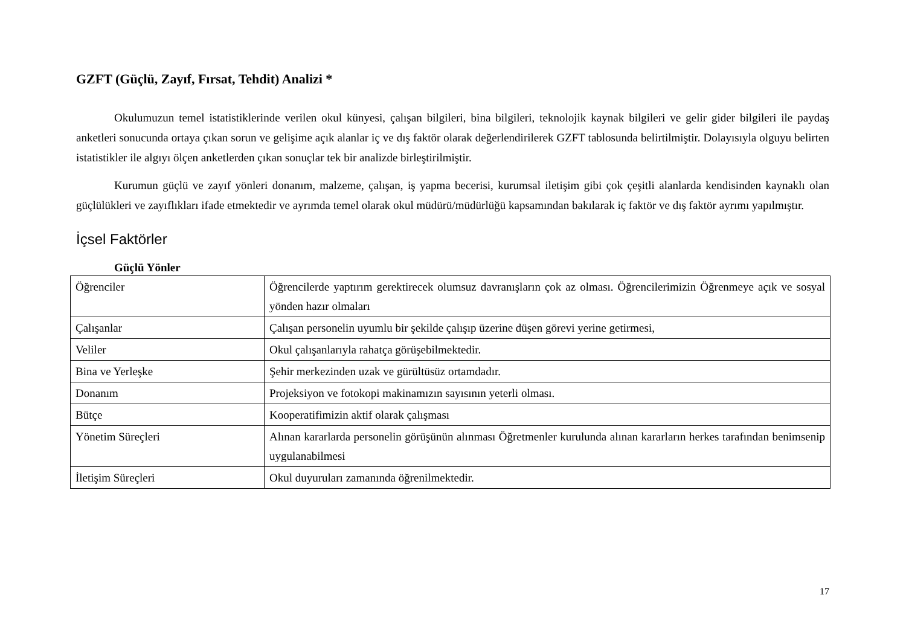GZFT (Güçlü, Zayıf, Fırsat, Tehdit) Analizi *
Okulumuzun temel istatistiklerinde verilen okul künyesi, çalışan bilgileri, bina bilgileri, teknolojik kaynak bilgileri ve gelir gider bilgileri ile paydaş anketleri sonucunda ortaya çıkan sorun ve gelişime açık alanlar iç ve dış faktör olarak değerlendirilerek GZFT tablosunda belirtilmiştir. Dolayısıyla olguyu belirten istatistikler ile algıyı ölçen anketlerden çıkan sonuçlar tek bir analizde birleştirilmiştir.
Kurumun güçlü ve zayıf yönleri donanım, malzeme, çalışan, iş yapma becerisi, kurumsal iletişim gibi çok çeşitli alanlarda kendisinden kaynaklı olan güçlülükleri ve zayıflıkları ifade etmektedir ve ayrımda temel olarak okul müdürü/müdürlüğü kapsamından bakılarak iç faktör ve dış faktör ayrımı yapılmıştır.
İçsel Faktörler
Güçlü Yönler
| Öğrenciler | Öğrencilerde yaptırım gerektirecek olumsuz davranışların çok az olması. Öğrencilerimizin Öğrenmeye açık ve sosyal yönden hazır olmaları |
| Çalışanlar | Çalışan personelin uyumlu bir şekilde çalışıp üzerine düşen görevi yerine getirmesi, |
| Veliler | Okul çalışanlarıyla rahatça görüşebilmektedir. |
| Bina ve Yerleşke | Şehir merkezinden uzak ve gürültüsüz ortamdadır. |
| Donanım | Projeksiyon ve fotokopi makinamızın sayısının yeterli olması. |
| Bütçe | Kooperatifimizin aktif olarak çalışması |
| Yönetim Süreçleri | Alınan kararlarda personelin görüşünün alınması Öğretmenler kurulunda alınan kararların herkes tarafından benimsenip uygulanabilmesi |
| İletişim Süreçleri | Okul duyuruları zamanında öğrenilmektedir. |
17